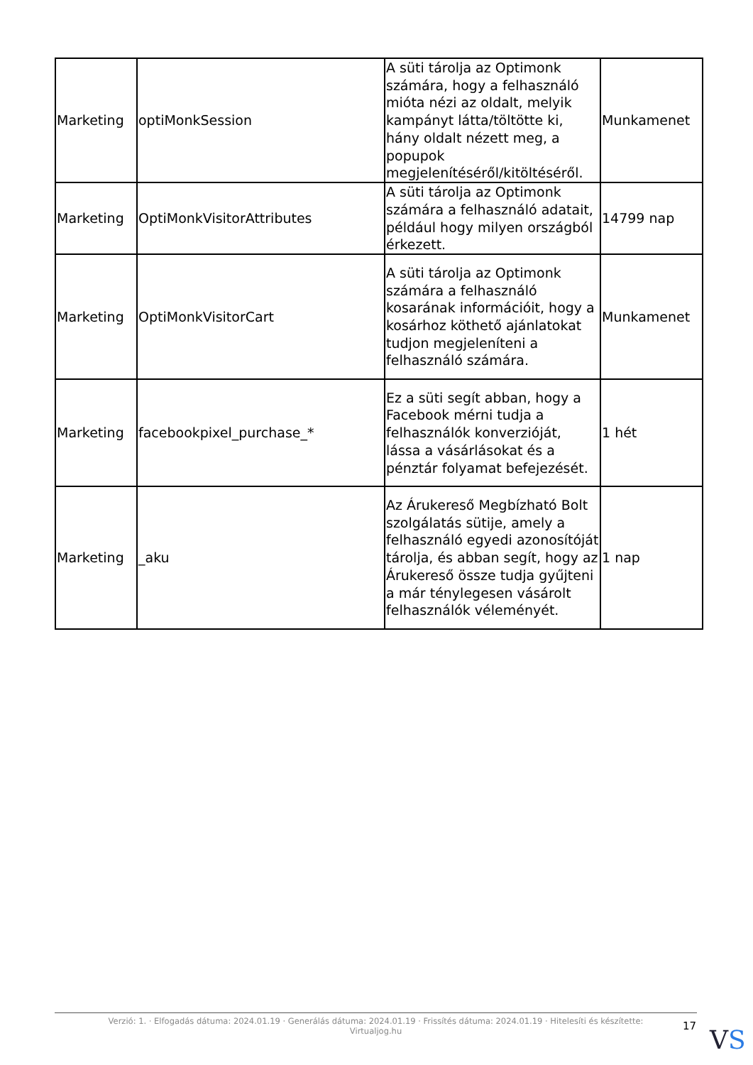| Marketing | optiMonkSession | A süti tárolja az Optimonk számára, hogy a felhasználó mióta nézi az oldalt, melyik kampányt látta/töltötte ki, hány oldalt nézett meg, a popupok megjelenítéséről/kitöltéséről. | Munkamenet |
| Marketing | OptiMonkVisitorAttributes | A süti tárolja az Optimonk számára a felhasználó adatait, például hogy milyen országból érkezett. | 14799 nap |
| Marketing | OptiMonkVisitorCart | A süti tárolja az Optimonk számára a felhasználó kosarának információit, hogy a kosárhoz köthető ajánlatokat tudjon megjeleníteni a felhasználó számára. | Munkamenet |
| Marketing | facebookpixel_purchase_* | Ez a süti segít abban, hogy a Facebook mérni tudja a felhasználók konverzióját, lássa a vásárlásokat és a pénztár folyamat befejezését. | 1 hét |
| Marketing | _aku | Az Árukereső Megbízható Bolt szolgálatás sütije, amely a felhasználó egyedi azonosítóját tárolja, és abban segít, hogy az Árukereső össze tudja gyűjteni a már ténylegesen vásárolt felhasználók véleményét. | 1 nap |
Verzió: 1. · Elfogadás dátuma: 2024.01.19 · Generálás dátuma: 2024.01.19 · Frissítés dátuma: 2024.01.19 · Hitelesíti és készítette:
Virtualjog.hu
17 VS